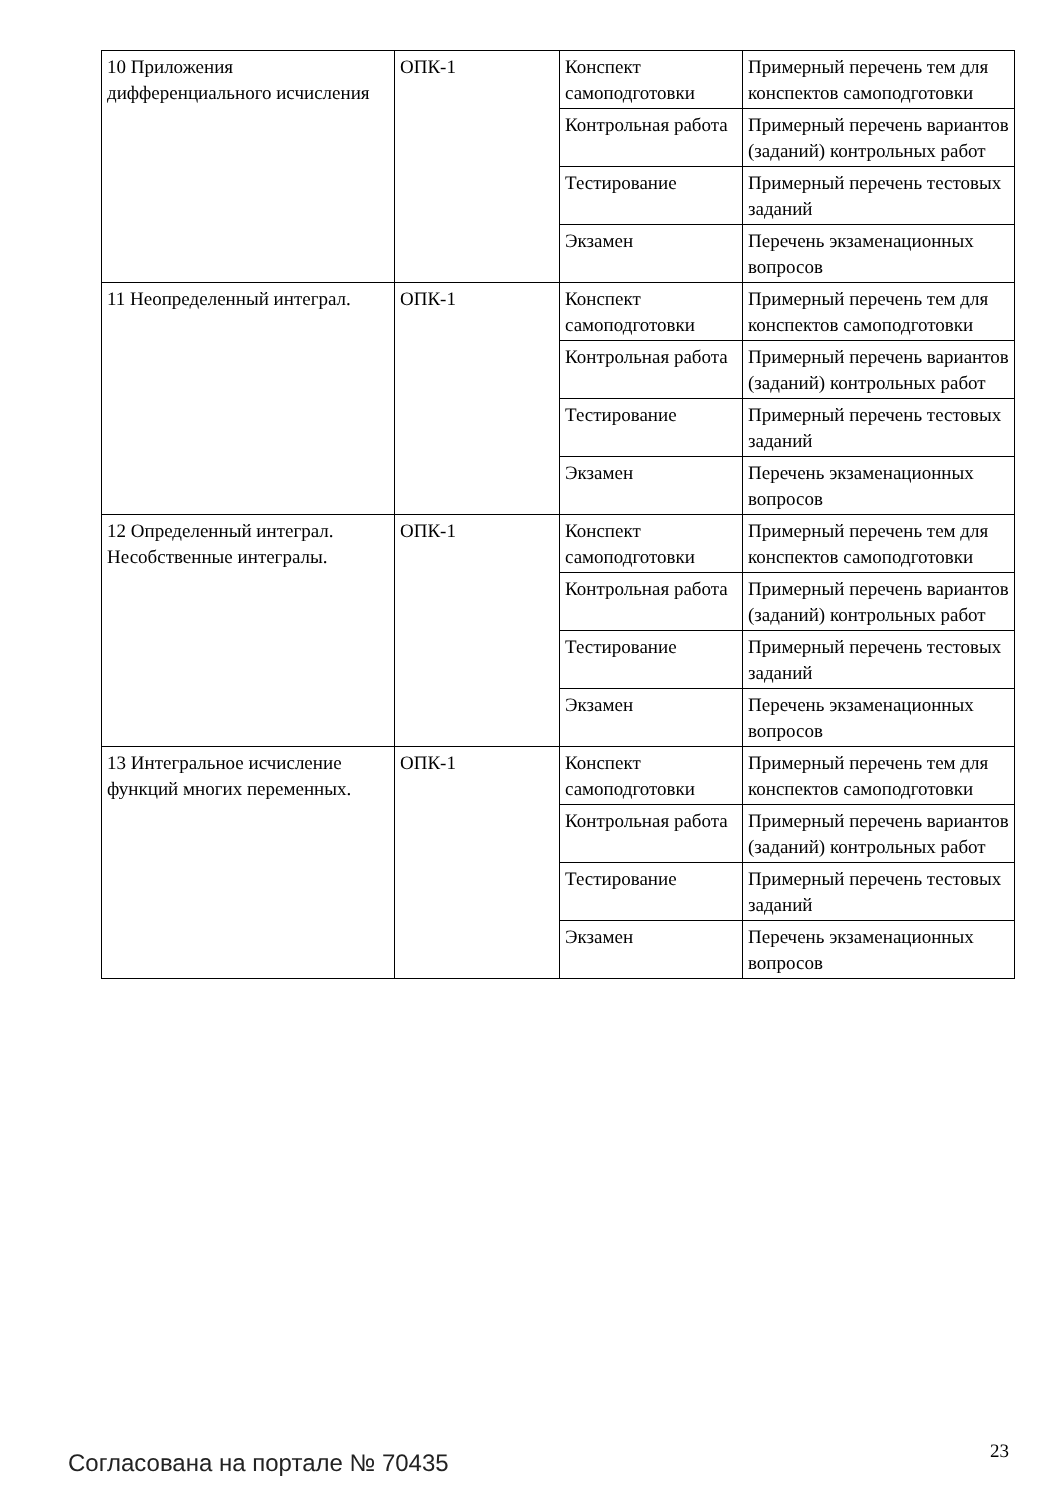| 10 Приложения дифференциального исчисления | ОПК-1 | Конспект самоподготовки | Примерный перечень тем для конспектов самоподготовки |
| | | Контрольная работа | Примерный перечень вариантов (заданий) контрольных работ |
| | | Тестирование | Примерный перечень тестовых заданий |
| | | Экзамен | Перечень экзаменационных вопросов |
| 11 Неопределенный интеграл. | ОПК-1 | Конспект самоподготовки | Примерный перечень тем для конспектов самоподготовки |
| | | Контрольная работа | Примерный перечень вариантов (заданий) контрольных работ |
| | | Тестирование | Примерный перечень тестовых заданий |
| | | Экзамен | Перечень экзаменационных вопросов |
| 12 Определенный интеграл. Несобственные интегралы. | ОПК-1 | Конспект самоподготовки | Примерный перечень тем для конспектов самоподготовки |
| | | Контрольная работа | Примерный перечень вариантов (заданий) контрольных работ |
| | | Тестирование | Примерный перечень тестовых заданий |
| | | Экзамен | Перечень экзаменационных вопросов |
| 13 Интегральное исчисление функций многих переменных. | ОПК-1 | Конспект самоподготовки | Примерный перечень тем для конспектов самоподготовки |
| | | Контрольная работа | Примерный перечень вариантов (заданий) контрольных работ |
| | | Тестирование | Примерный перечень тестовых заданий |
| | | Экзамен | Перечень экзаменационных вопросов |
Согласована на портале № 70435 23